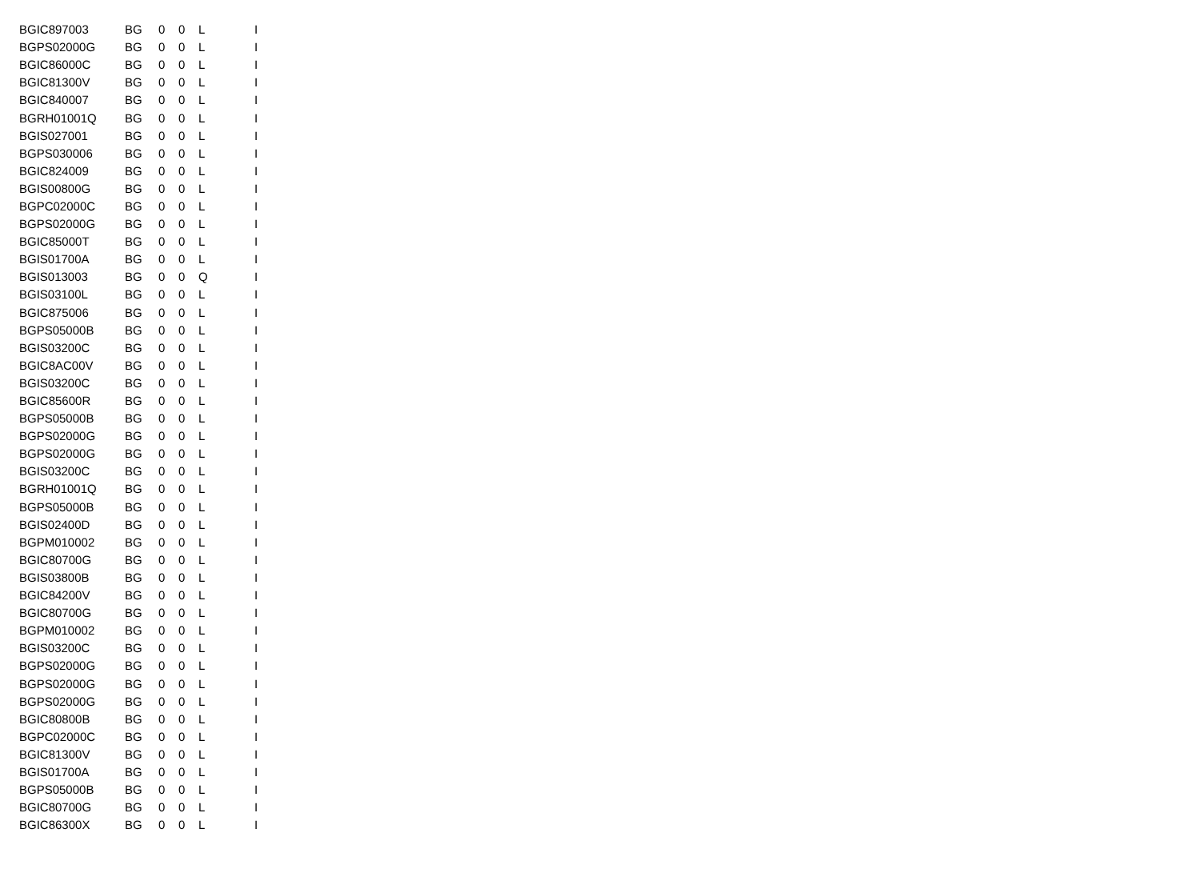| BGIC897003 | BG | 0 | 0 | L | I |
| BGPS02000G | BG | 0 | 0 | L | I |
| BGIC86000C | BG | 0 | 0 | L | I |
| BGIC81300V | BG | 0 | 0 | L | I |
| BGIC840007 | BG | 0 | 0 | L | I |
| BGRH01001Q | BG | 0 | 0 | L | I |
| BGIS027001 | BG | 0 | 0 | L | I |
| BGPS030006 | BG | 0 | 0 | L | I |
| BGIC824009 | BG | 0 | 0 | L | I |
| BGIS00800G | BG | 0 | 0 | L | I |
| BGPC02000C | BG | 0 | 0 | L | I |
| BGPS02000G | BG | 0 | 0 | L | I |
| BGIC85000T | BG | 0 | 0 | L | I |
| BGIS01700A | BG | 0 | 0 | L | I |
| BGIS013003 | BG | 0 | 0 | Q | I |
| BGIS03100L | BG | 0 | 0 | L | I |
| BGIC875006 | BG | 0 | 0 | L | I |
| BGPS05000B | BG | 0 | 0 | L | I |
| BGIS03200C | BG | 0 | 0 | L | I |
| BGIC8AC00V | BG | 0 | 0 | L | I |
| BGIS03200C | BG | 0 | 0 | L | I |
| BGIC85600R | BG | 0 | 0 | L | I |
| BGPS05000B | BG | 0 | 0 | L | I |
| BGPS02000G | BG | 0 | 0 | L | I |
| BGPS02000G | BG | 0 | 0 | L | I |
| BGIS03200C | BG | 0 | 0 | L | I |
| BGRH01001Q | BG | 0 | 0 | L | I |
| BGPS05000B | BG | 0 | 0 | L | I |
| BGIS02400D | BG | 0 | 0 | L | I |
| BGPM010002 | BG | 0 | 0 | L | I |
| BGIC80700G | BG | 0 | 0 | L | I |
| BGIS03800B | BG | 0 | 0 | L | I |
| BGIC84200V | BG | 0 | 0 | L | I |
| BGIC80700G | BG | 0 | 0 | L | I |
| BGPM010002 | BG | 0 | 0 | L | I |
| BGIS03200C | BG | 0 | 0 | L | I |
| BGPS02000G | BG | 0 | 0 | L | I |
| BGPS02000G | BG | 0 | 0 | L | I |
| BGPS02000G | BG | 0 | 0 | L | I |
| BGIC80800B | BG | 0 | 0 | L | I |
| BGPC02000C | BG | 0 | 0 | L | I |
| BGIC81300V | BG | 0 | 0 | L | I |
| BGIS01700A | BG | 0 | 0 | L | I |
| BGPS05000B | BG | 0 | 0 | L | I |
| BGIC80700G | BG | 0 | 0 | L | I |
| BGIC86300X | BG | 0 | 0 | L | I |